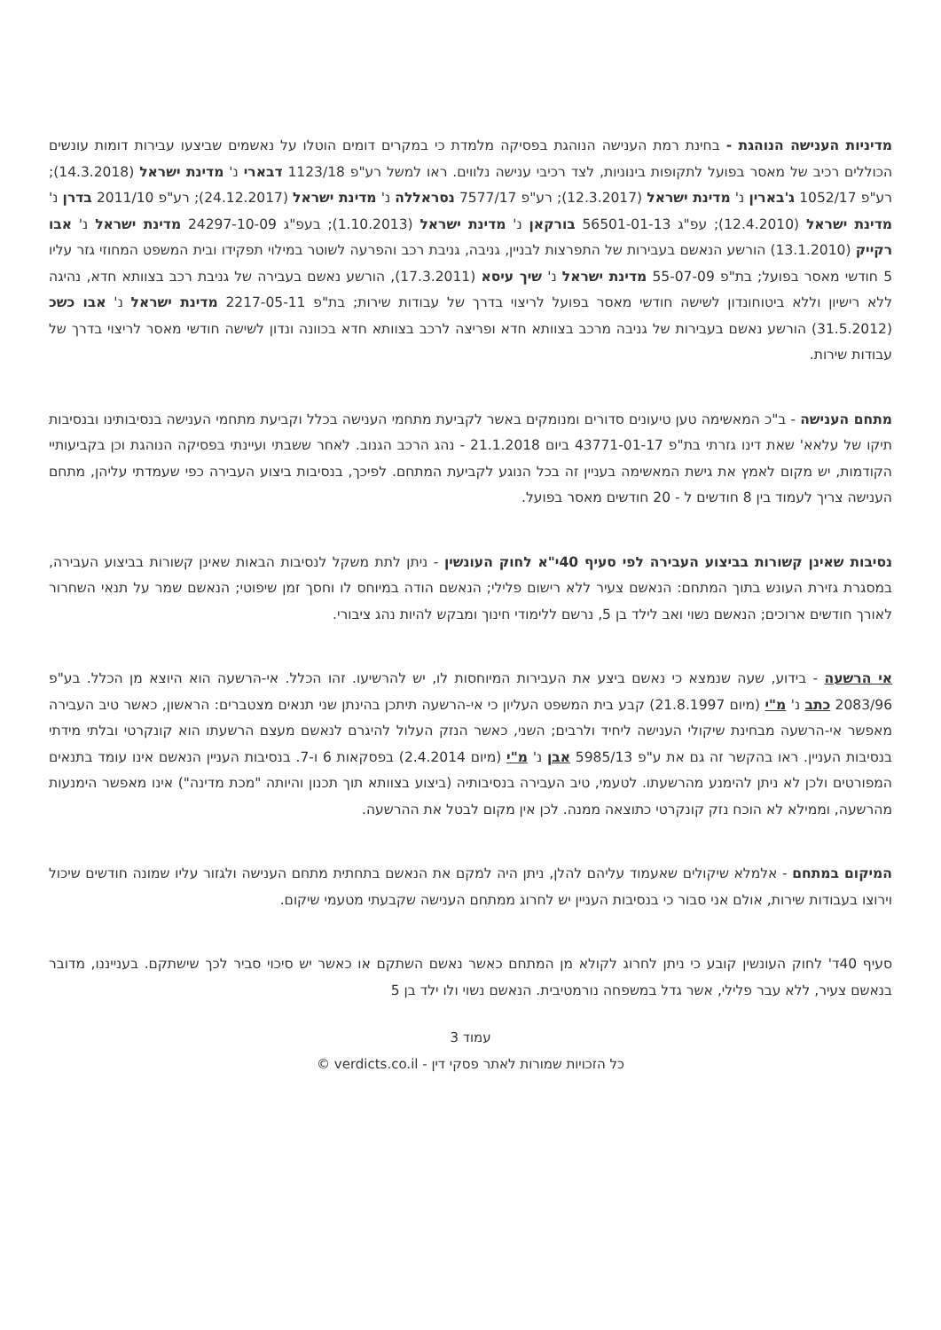מדיניות הענישה הנוהגת - בחינת רמת הענישה הנוהגת בפסיקה מלמדת כי במקרים דומים הוטלו על נאשמים שביצעו עבירות דומות עונשים הכוללים רכיב של מאסר בפועל לתקופות בינוניות, לצד רכיבי ענישה נלווים. ראו למשל רע"פ 1123/18 דבארי נ' מדינת ישראל (14.3.2018); רע"פ 1052/17 ג'בארין נ' מדינת ישראל (12.3.2017); רע"פ 7577/17 נסראללה נ' מדינת ישראל (24.12.2017); רע"פ 2011/10 בדרן נ' מדינת ישראל (12.4.2010); עפ"ג 56501-01-13 בורקאן נ' מדינת ישראל (1.10.2013); בעפ"ג 24297-10-09 מדינת ישראל נ' אבו רקייק (13.1.2010) הורשע הנאשם בעבירות של התפרצות לבניין, גניבה, גניבת רכב והפרעה לשוטר במילוי תפקידו ובית המשפט המחוזי גזר עליו 5 חודשי מאסר בפועל; בת"פ 55-07-09 מדינת ישראל נ' שיך עיסא (17.3.2011), הורשע נאשם בעבירה של גניבת רכב בצוותא חדא, נהיגה ללא רישיון וללא ביטוחונדון לשישה חודשי מאסר בפועל לריצוי בדרך של עבודות שירות; בת"פ 2217-05-11 מדינת ישראל נ' אבו כשכ (31.5.2012) הורשע נאשם בעבירות של גניבה מרכב בצוותא חדא ופריצה לרכב בצוותא חדא בכוונה ונדון לשישה חודשי מאסר לריצוי בדרך של עבודות שירות.
מתחם הענישה - ב"כ המאשימה טען טיעונים סדורים ומנומקים באשר לקביעת מתחמי הענישה בכלל וקביעת מתחמי הענישה בנסיבותינו ובנסיבות תיקו של עלאא' שאת דינו גזרתי בת"פ 43771-01-17 ביום 21.1.2018 - נהג הרכב הגנוב. לאחר ששבתי ועיינתי בפסיקה הנוהגת וכן בקביעותיי הקודמות, יש מקום לאמץ את גישת המאשימה בעניין זה בכל הנוגע לקביעת המתחם. לפיכך, בנסיבות ביצוע העבירה כפי שעמדתי עליהן, מתחם הענישה צריך לעמוד בין 8 חודשים ל - 20 חודשים מאסר בפועל.
נסיבות שאינן קשורות בביצוע העבירה לפי סעיף 40י"א לחוק העונשין - ניתן לתת משקל לנסיבות הבאות שאינן קשורות בביצוע העבירה, במסגרת גזירת העונש בתוך המתחם: הנאשם צעיר ללא רישום פלילי; הנאשם הודה במיוחס לו וחסך זמן שיפוטי; הנאשם שמר על תנאי השחרור לאורך חודשים ארוכים; הנאשם נשוי ואב לילד בן 5, נרשם ללימודי חינוך ומבקש להיות נהג ציבורי.
אי הרשעה - בידוע, שעה שנמצא כי נאשם ביצע את העבירות המיוחסות לו, יש להרשיעו. זהו הכלל. אי-הרשעה הוא היוצא מן הכלל. בע"פ 2083/96 כתב נ' מ"י (מיום 21.8.1997) קבע בית המשפט העליון כי אי-הרשעה תיתכן בהינתן שני תנאים מצטברים: הראשון, כאשר טיב העבירה מאפשר אי-הרשעה מבחינת שיקולי הענישה ליחיד ולרבים; השני, כאשר הנזק העלול להיגרם לנאשם מעצם הרשעתו הוא קונקרטי ובלתי מידתי בנסיבות העניין. ראו בהקשר זה גם את ע"פ 5985/13 אבן נ' מ"י (מיום 2.4.2014) בפסקאות 6 ו-7. בנסיבות העניין הנאשם אינו עומד בתנאים המפורטים ולכן לא ניתן להימנע מהרשעתו. לטעמי, טיב העבירה בנסיבותיה (ביצוע בצוותא תוך תכנון והיותה "מכת מדינה") אינו מאפשר הימנעות מהרשעה, וממילא לא הוכח נזק קונקרטי כתוצאה ממנה. לכן אין מקום לבטל את ההרשעה.
המיקום במתחם - אלמלא שיקולים שאעמוד עליהם להלן, ניתן היה למקם את הנאשם בתחתית מתחם הענישה ולגזור עליו שמונה חודשים שיכול וירוצו בעבודות שירות, אולם אני סבור כי בנסיבות העניין יש לחרוג ממתחם הענישה שקבעתי מטעמי שיקום.
סעיף 40ד' לחוק העונשין קובע כי ניתן לחרוג לקולא מן המתחם כאשר נאשם השתקם או כאשר יש סיכוי סביר לכך שישתקם. בענייננו, מדובר בנאשם צעיר, ללא עבר פלילי, אשר גדל במשפחה נורמטיבית. הנאשם נשוי ולו ילד בן 5
עמוד 3
כל הזכויות שמורות לאתר פסקי דין - verdicts.co.il ©